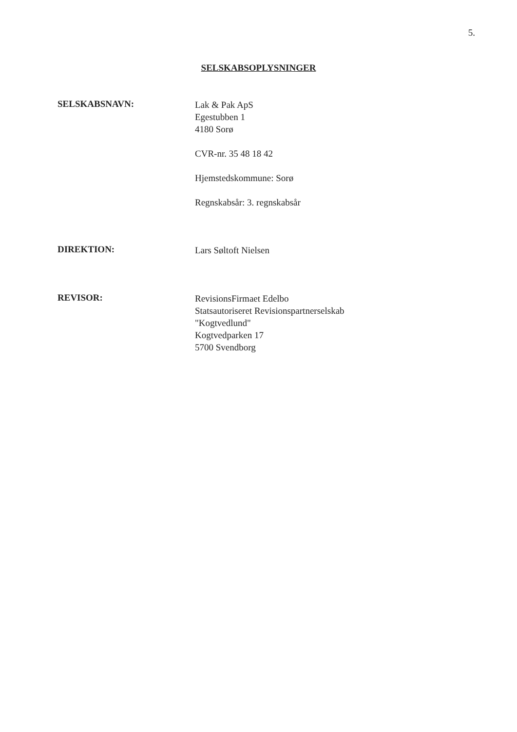5.
SELSKABSOPLYSNINGER
SELSKABSNAVN:
Lak & Pak ApS
Egestubben 1
4180 Sorø
CVR-nr. 35 48 18 42
Hjemstedskommune: Sorø
Regnskabsår: 3. regnskabsår
DIREKTION:
Lars Søltoft Nielsen
REVISOR:
RevisionsFirmaet Edelbo
Statsautoriseret Revisionspartnerselskab
"Kogtvedlund"
Kogtvedparken 17
5700 Svendborg